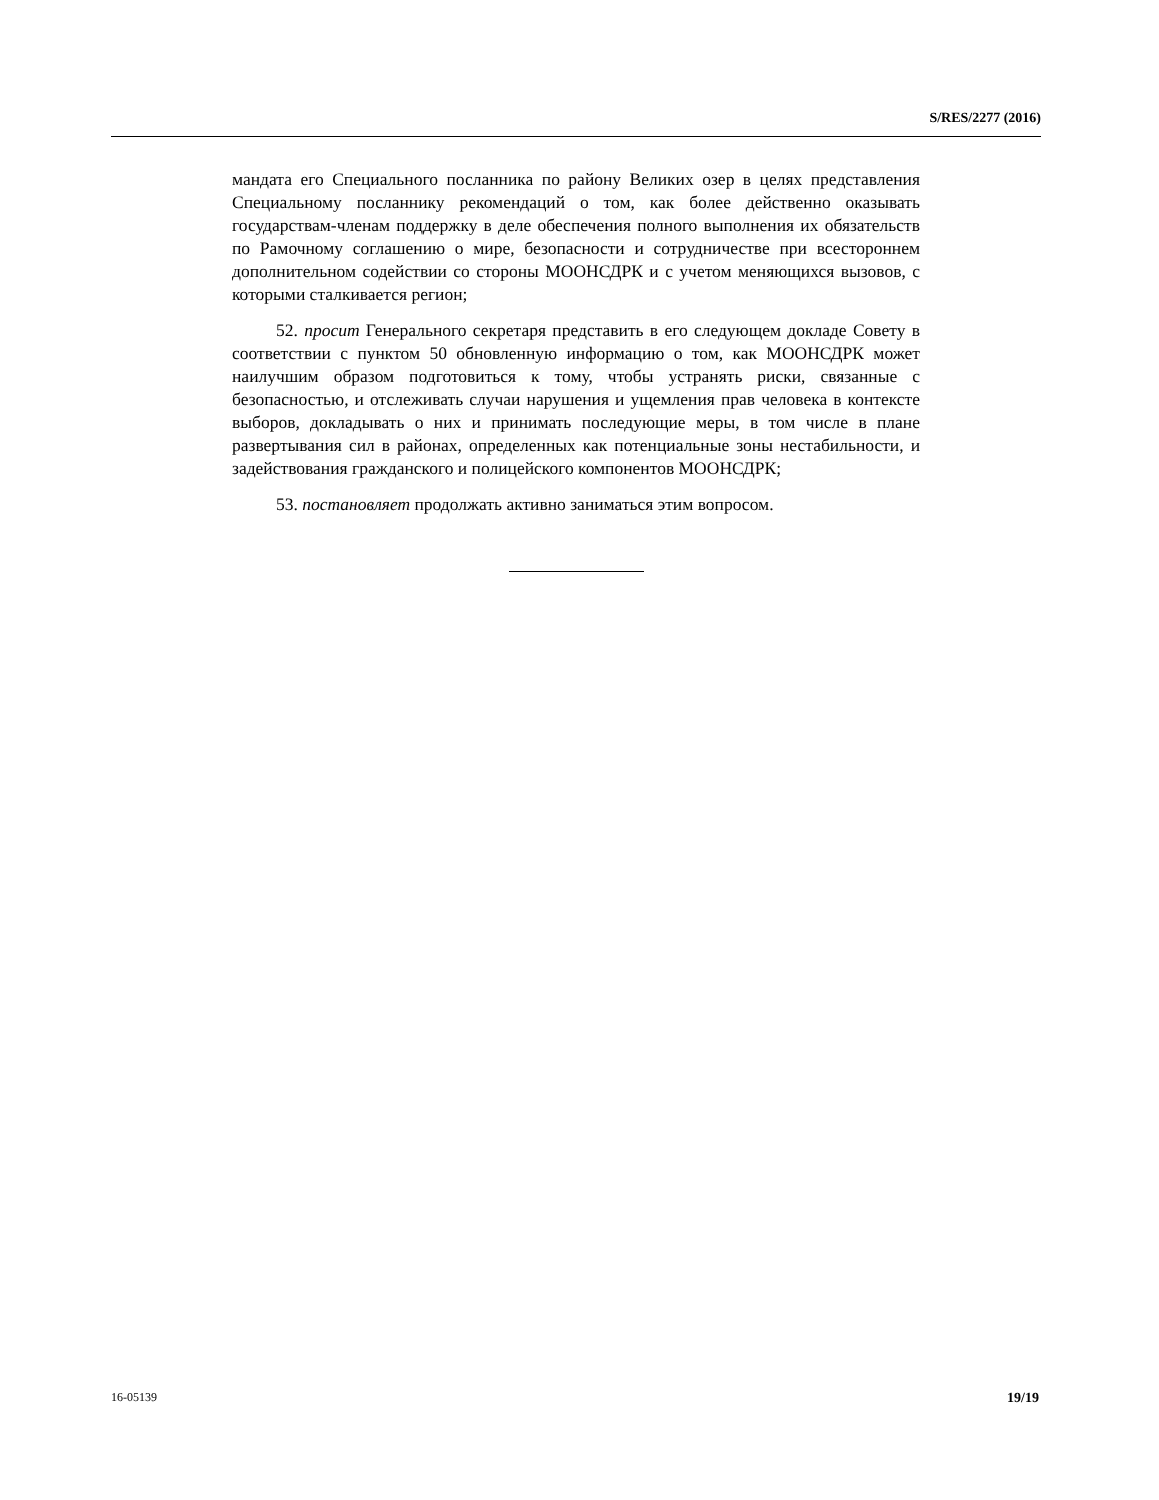S/RES/2277 (2016)
мандата его Специального посланника по району Великих озер в целях представления Специальному посланнику рекомендаций о том, как более действенно оказывать государствам-членам поддержку в деле обеспечения полного выполнения их обязательств по Рамочному соглашению о мире, безопасности и сотрудничестве при всестороннем дополнительном содействии со стороны МООНСДРК и с учетом меняющихся вызовов, с которыми сталкивается регион;
52. просит Генерального секретаря представить в его следующем докладе Совету в соответствии с пунктом 50 обновленную информацию о том, как МООНСДРК может наилучшим образом подготовиться к тому, чтобы устранять риски, связанные с безопасностью, и отслеживать случаи нарушения и ущемления прав человека в контексте выборов, докладывать о них и принимать последующие меры, в том числе в плане развертывания сил в районах, определенных как потенциальные зоны нестабильности, и задействования гражданского и полицейского компонентов МООНСДРК;
53. постановляет продолжать активно заниматься этим вопросом.
16-05139 19/19